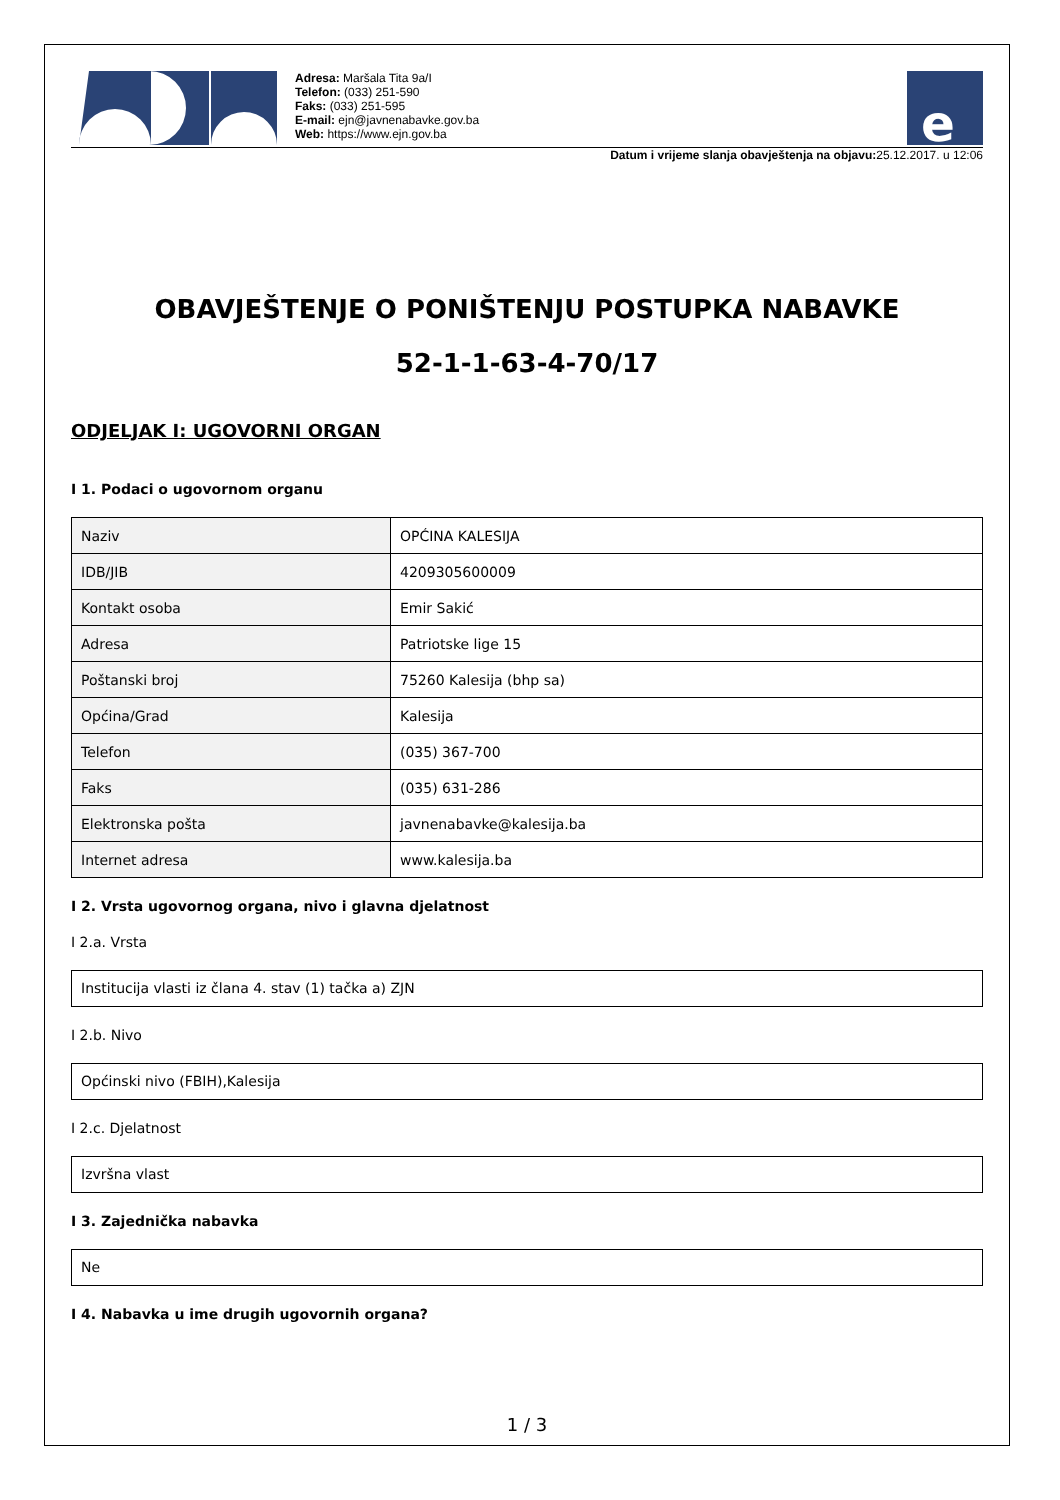Adresa: Maršala Tita 9a/I
Telefon: (033) 251-590
Faks: (033) 251-595
E-mail: ejn@javnenabavke.gov.ba
Web: https://www.ejn.gov.ba
e
Datum i vrijeme slanja obavještenja na objavu: 25.12.2017. u 12:06
OBAVJEŠTENJE O PONIŠTENJU POSTUPKA NABAVKE
52-1-1-63-4-70/17
ODJELJAK I: UGOVORNI ORGAN
I 1. Podaci o ugovornom organu
| Naziv | OPĆINA KALESIJA |
| IDB/JIB | 4209305600009 |
| Kontakt osoba | Emir Sakić |
| Adresa | Patriotske lige 15 |
| Poštanski broj | 75260 Kalesija (bhp sa) |
| Općina/Grad | Kalesija |
| Telefon | (035) 367-700 |
| Faks | (035) 631-286 |
| Elektronska pošta | javnenabavke@kalesija.ba |
| Internet adresa | www.kalesija.ba |
I 2. Vrsta ugovornog organa, nivo i glavna djelatnost
I 2.a. Vrsta
Institucija vlasti iz člana 4. stav (1) tačka a) ZJN
I 2.b. Nivo
Općinski nivo (FBIH),Kalesija
I 2.c. Djelatnost
Izvršna vlast
I 3. Zajednička nabavka
Ne
I 4. Nabavka u ime drugih ugovornih organa?
1 / 3